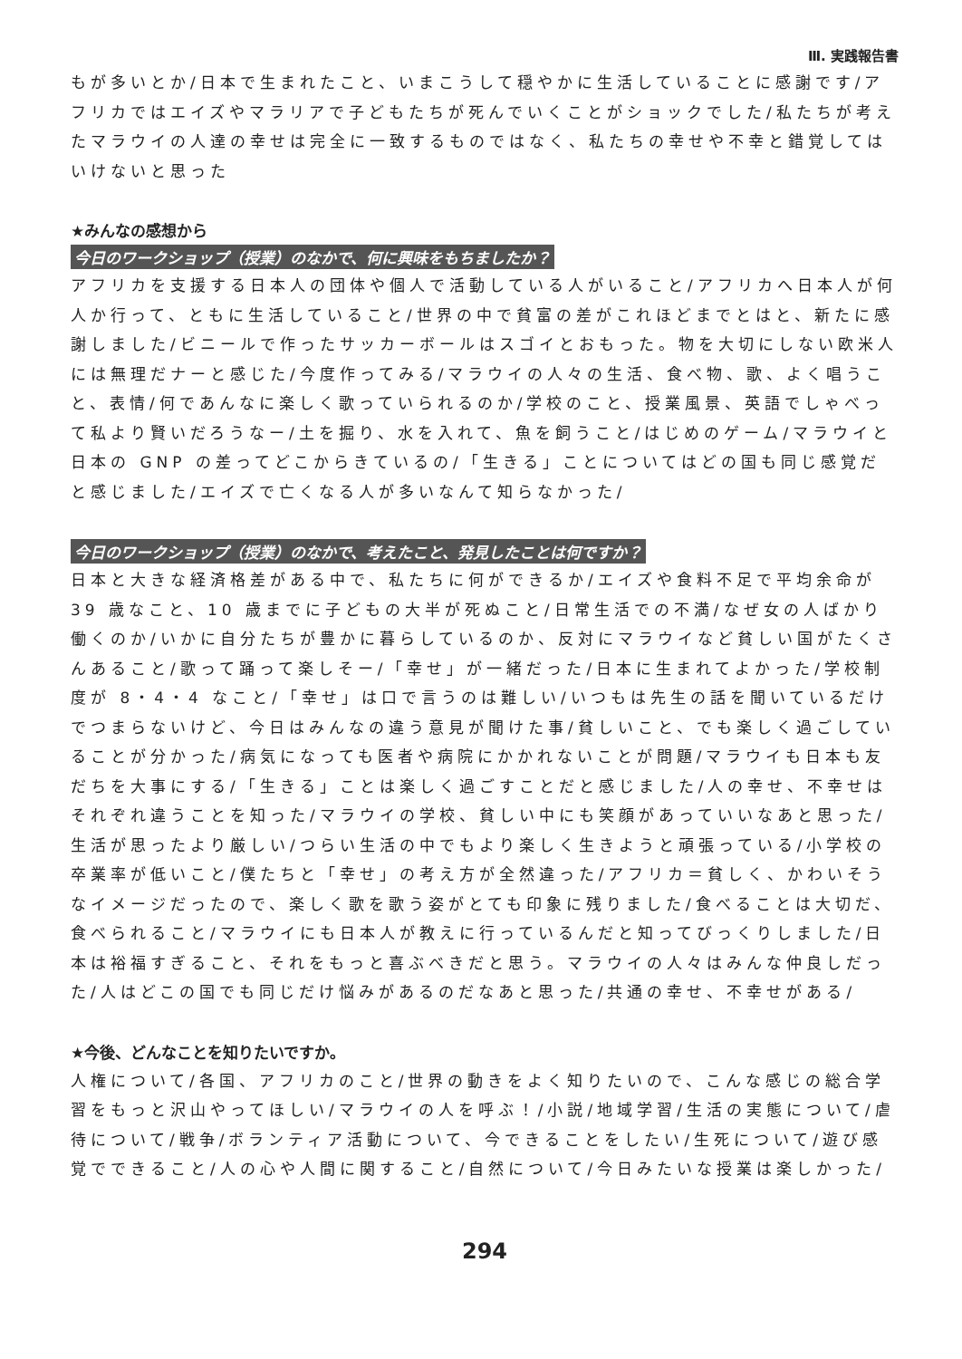Ⅲ. 実践報告書
もが多いとか/日本で生まれたこと、いまこうして穏やかに生活していることに感謝です/アフリカではエイズやマラリアで子どもたちが死んでいくことがショックでした/私たちが考えたマラウイの人達の幸せは完全に一致するものではなく、私たちの幸せや不幸と錯覚してはいけないと思った
★みんなの感想から
今日のワークショップ（授業）のなかで、何に興味をもちましたか？
アフリカを支援する日本人の団体や個人で活動している人がいること/アフリカへ日本人が何人か行って、ともに生活していること/世界の中で貧富の差がこれほどまでとはと、新たに感謝しました/ビニールで作ったサッカーボールはスゴイとおもった。物を大切にしない欧米人には無理だナーと感じた/今度作ってみる/マラウイの人々の生活、食べ物、歌、よく唱うこと、表情/何であんなに楽しく歌っていられるのか/学校のこと、授業風景、英語でしゃべって私より賢いだろうなー/土を掘り、水を入れて、魚を飼うこと/はじめのゲーム/マラウイと日本の GNP の差ってどこからきているの/「生きる」ことについてはどの国も同じ感覚だと感じました/エイズで亡くなる人が多いなんて知らなかった/
今日のワークショップ（授業）のなかで、考えたこと、発見したことは何ですか？
日本と大きな経済格差がある中で、私たちに何ができるか/エイズや食料不足で平均余命が 39 歳なこと、10 歳までに子どもの大半が死ぬこと/日常生活での不満/なぜ女の人ばかり働くのか/いかに自分たちが豊かに暮らしているのか、反対にマラウイなど貧しい国がたくさんあること/歌って踊って楽しそー/「幸せ」が一緒だった/日本に生まれてよかった/学校制度が 8・4・4 なこと/「幸せ」は口で言うのは難しい/いつもは先生の話を聞いているだけでつまらないけど、今日はみんなの違う意見が聞けた事/貧しいこと、でも楽しく過ごしていることが分かった/病気になっても医者や病院にかかれないことが問題/マラウイも日本も友だちを大事にする/「生きる」ことは楽しく過ごすことだと感じました/人の幸せ、不幸せはそれぞれ違うことを知った/マラウイの学校、貧しい中にも笑顔があっていいなあと思った/生活が思ったより厳しい/つらい生活の中でもより楽しく生きようと頑張っている/小学校の卒業率が低いこと/僕たちと「幸せ」の考え方が全然違った/アフリカ＝貧しく、かわいそうなイメージだったので、楽しく歌を歌う姿がとても印象に残りました/食べることは大切だ、食べられること/マラウイにも日本人が教えに行っているんだと知ってびっくりしました/日本は裕福すぎること、それをもっと喜ぶべきだと思う。マラウイの人々はみんな仲良しだった/人はどこの国でも同じだけ悩みがあるのだなあと思った/共通の幸せ、不幸せがある/
★今後、どんなことを知りたいですか。
人権について/各国、アフリカのこと/世界の動きをよく知りたいので、こんな感じの総合学習をもっと沢山やってほしい/マラウイの人を呼ぶ！/小説/地域学習/生活の実態について/虐待について/戦争/ボランティア活動について、今できることをしたい/生死について/遊び感覚でできること/人の心や人間に関すること/自然について/今日みたいな授業は楽しかった/
294